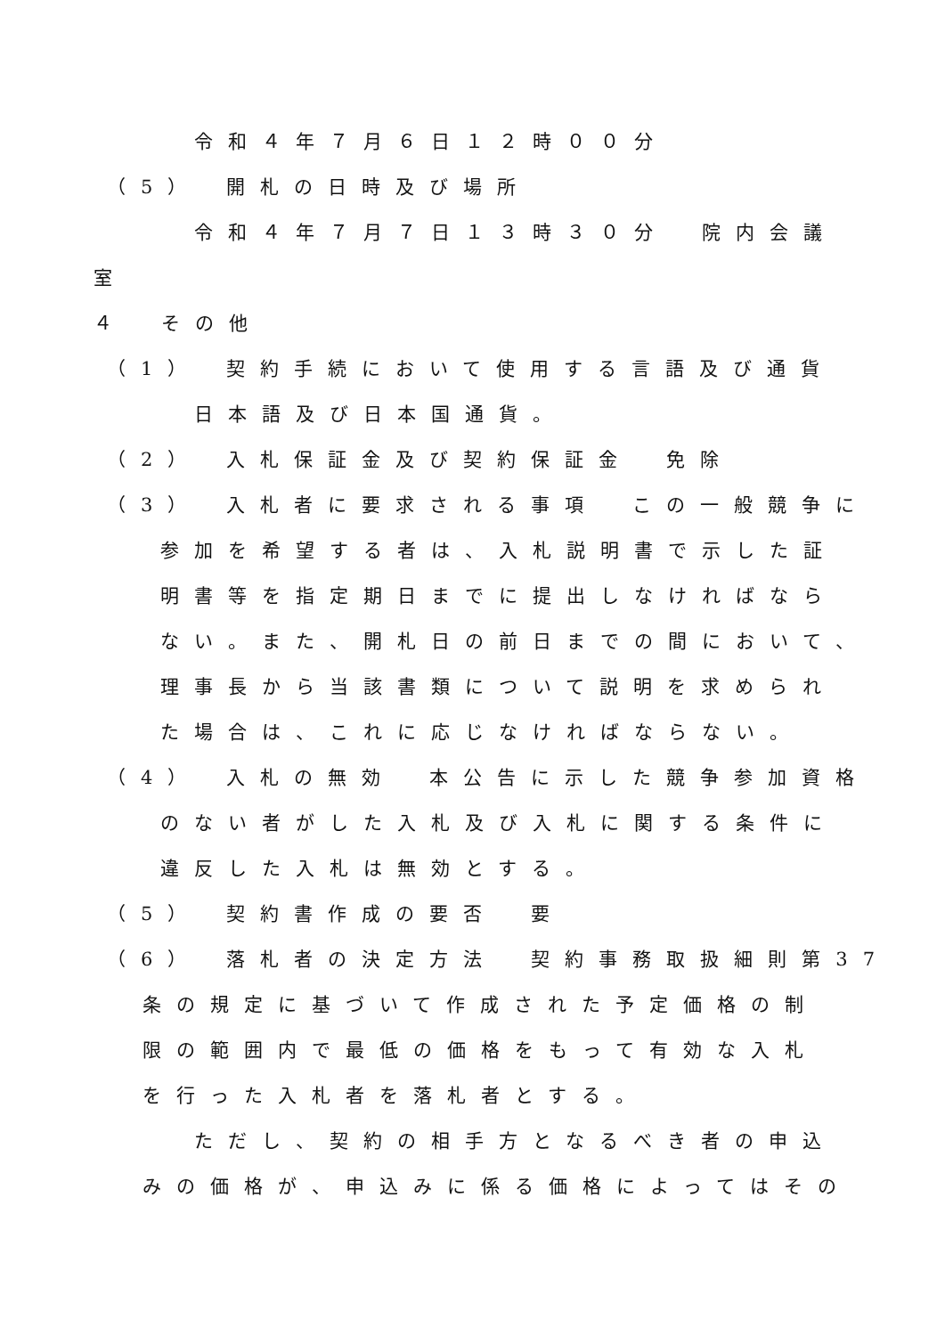令和４年７月６日１２時００分
（5）　開札の日時及び場所
令和４年７月７日１３時３０分　院内会議
室
４　その他
（1）　契約手続において使用する言語及び通貨
日本語及び日本国通貨。
（2）　入札保証金及び契約保証金　免除
（3）　入札者に要求される事項　この一般競争に
参加を希望する者は、入札説明書で示した証
明書等を指定期日までに提出しなければなら
ない。また、開札日の前日までの間において、
理事長から当該書類について説明を求められ
た場合は、これに応じなければならない。
（4）　入札の無効　本公告に示した競争参加資格
のない者がした入札及び入札に関する条件に
違反した入札は無効とする。
（5）　契約書作成の要否　要
（6）　落札者の決定方法　契約事務取扱細則第37
条の規定に基づいて作成された予定価格の制
限の範囲内で最低の価格をもって有効な入札
を行った入札者を落札者とする。
ただし、契約の相手方となるべき者の申込
みの価格が、申込みに係る価格によってはその